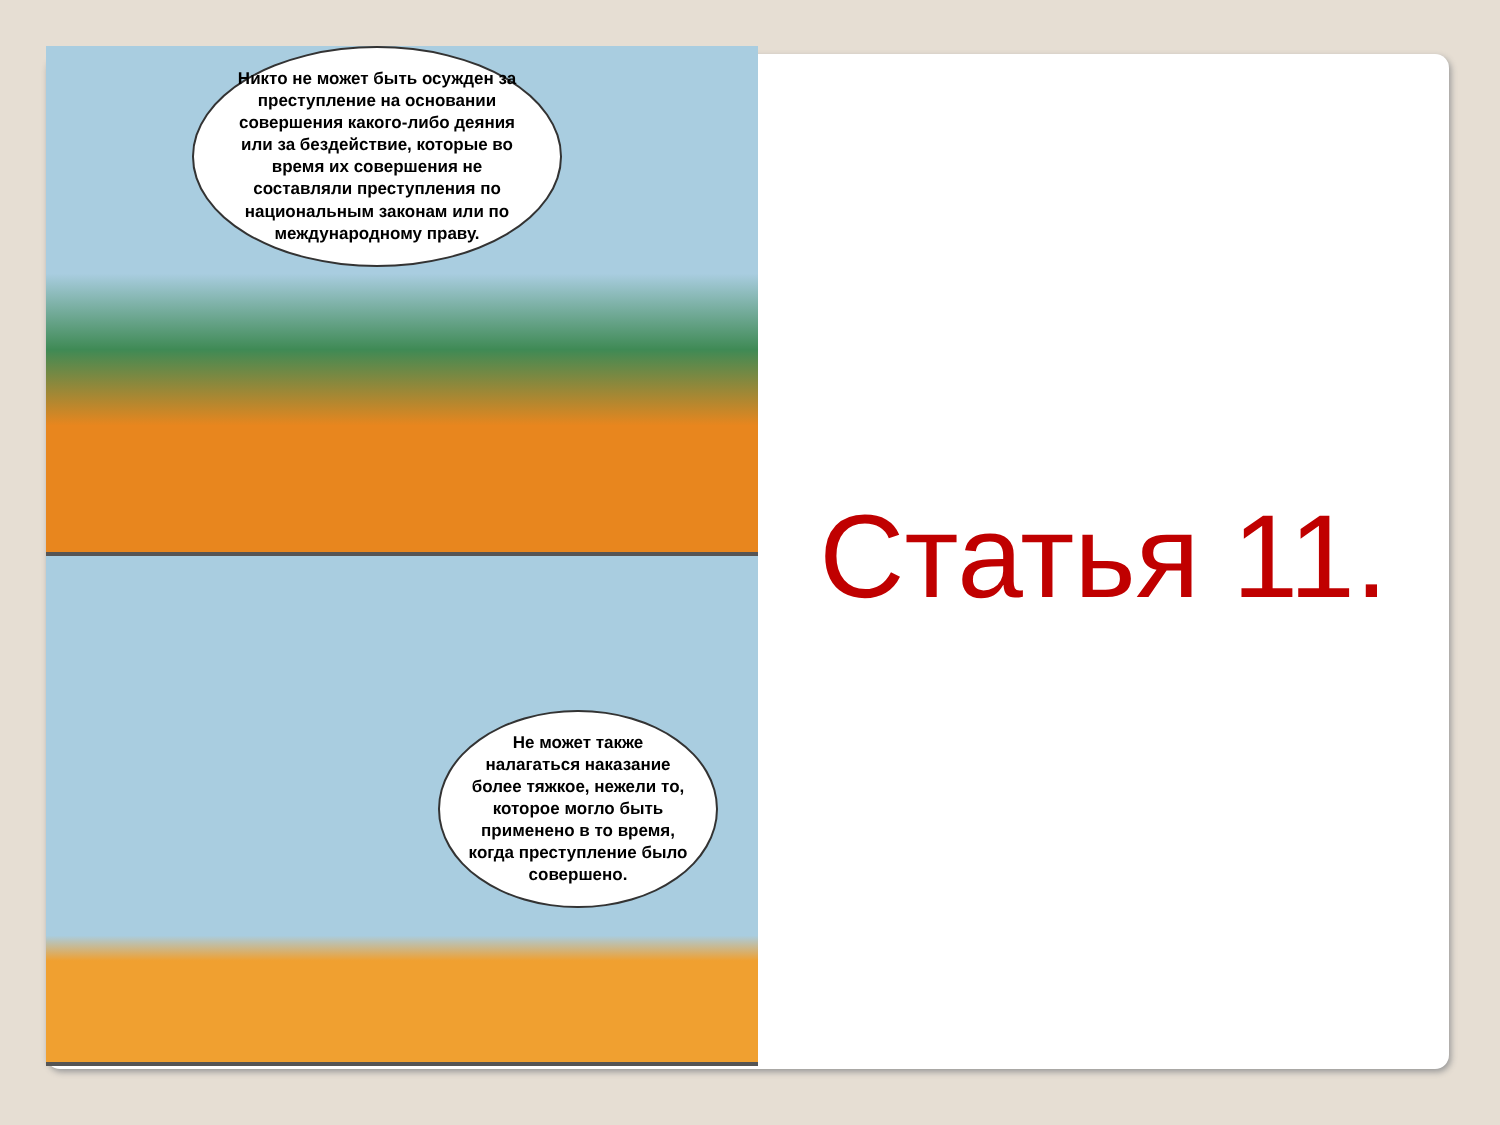Никто не может быть осужден за преступление на основании совершения какого-либо деяния или за бездействие, которые во время их совершения не составляли преступления по национальным законам или по международному праву.
Не может также налагаться наказание более тяжкое, нежели то, которое могло быть применено в то время, когда преступление было совершено.
Статья 11.